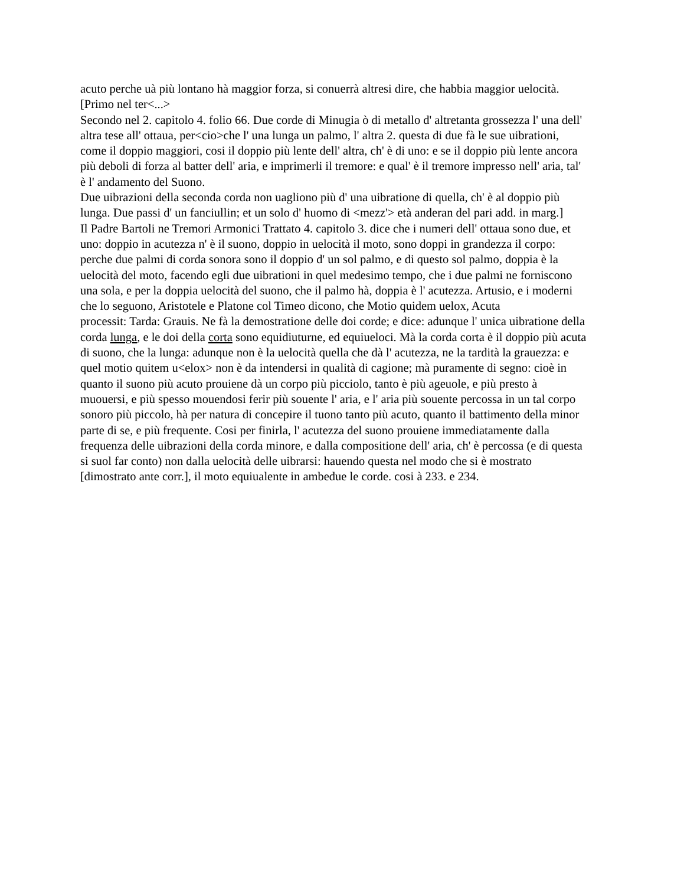acuto perche uà più lontano hà maggior forza, si conuerrà altresi dire, che habbia maggior uelocità.
[Primo nel ter<...>
Secondo nel 2. capitolo 4. folio 66. Due corde di Minugia ò di metallo d' altretanta grossezza l' una dell' altra tese all' ottaua, per<cio>che l' una lunga un palmo, l' altra 2. questa di due fà le sue uibrationi, come il doppio maggiori, cosi il doppio più lente dell' altra, ch' è di uno: e se il doppio più lente ancora più deboli di forza al batter dell' aria, e imprimerli il tremore: e qual' è il tremore impresso nell' aria, tal' è l' andamento del Suono.
Due uibrazioni della seconda corda non uagliono più d' una uibratione di quella, ch' è al doppio più lunga. Due passi d' un fanciullin; et un solo d' huomo di <mezz'> età anderan del pari add. in marg.]
Il Padre Bartoli ne Tremori Armonici Trattato 4. capitolo 3. dice che i numeri dell' ottaua sono due, et uno: doppio in acutezza n' è il suono, doppio in uelocità il moto, sono doppi in grandezza il corpo: perche due palmi di corda sonora sono il doppio d' un sol palmo, e di questo sol palmo, doppia è la uelocità del moto, facendo egli due uibrationi in quel medesimo tempo, che i due palmi ne forniscono una sola, e per la doppia uelocità del suono, che il palmo hà, doppia è l' acutezza. Artusio, e i moderni che lo seguono, Aristotele e Platone col Timeo dicono, che Motio quidem uelox, Acuta
processit: Tarda: Grauis. Ne fà la demostratione delle doi corde; e dice: adunque l' unica uibratione della corda lunga, e le doi della corta sono equidiuturne, ed equiueloci. Mà la corda corta è il doppio più acuta di suono, che la lunga: adunque non è la uelocità quella che dà l' acutezza, ne la tardità la grauezza: e quel motio quitem u<elox> non è da intendersi in qualità di cagione; mà puramente di segno: cioè in quanto il suono più acuto prouiene dà un corpo più picciolo, tanto è più ageuole, e più presto à muouersi, e più spesso mouendosi ferir più souente l' aria, e l' aria più souente percossa in un tal corpo sonoro più piccolo, hà per natura di concepire il tuono tanto più acuto, quanto il battimento della minor parte di se, e più frequente. Cosi per finirla, l' acutezza del suono prouiene immediatamente dalla frequenza delle uibrazioni della corda minore, e dalla compositione dell' aria, ch' è percossa (e di questa si suol far conto) non dalla uelocità delle uibrarsi: hauendo questa nel modo che si è mostrato [dimostrato ante corr.], il moto equiualente in ambedue le corde. cosi à 233. e 234.